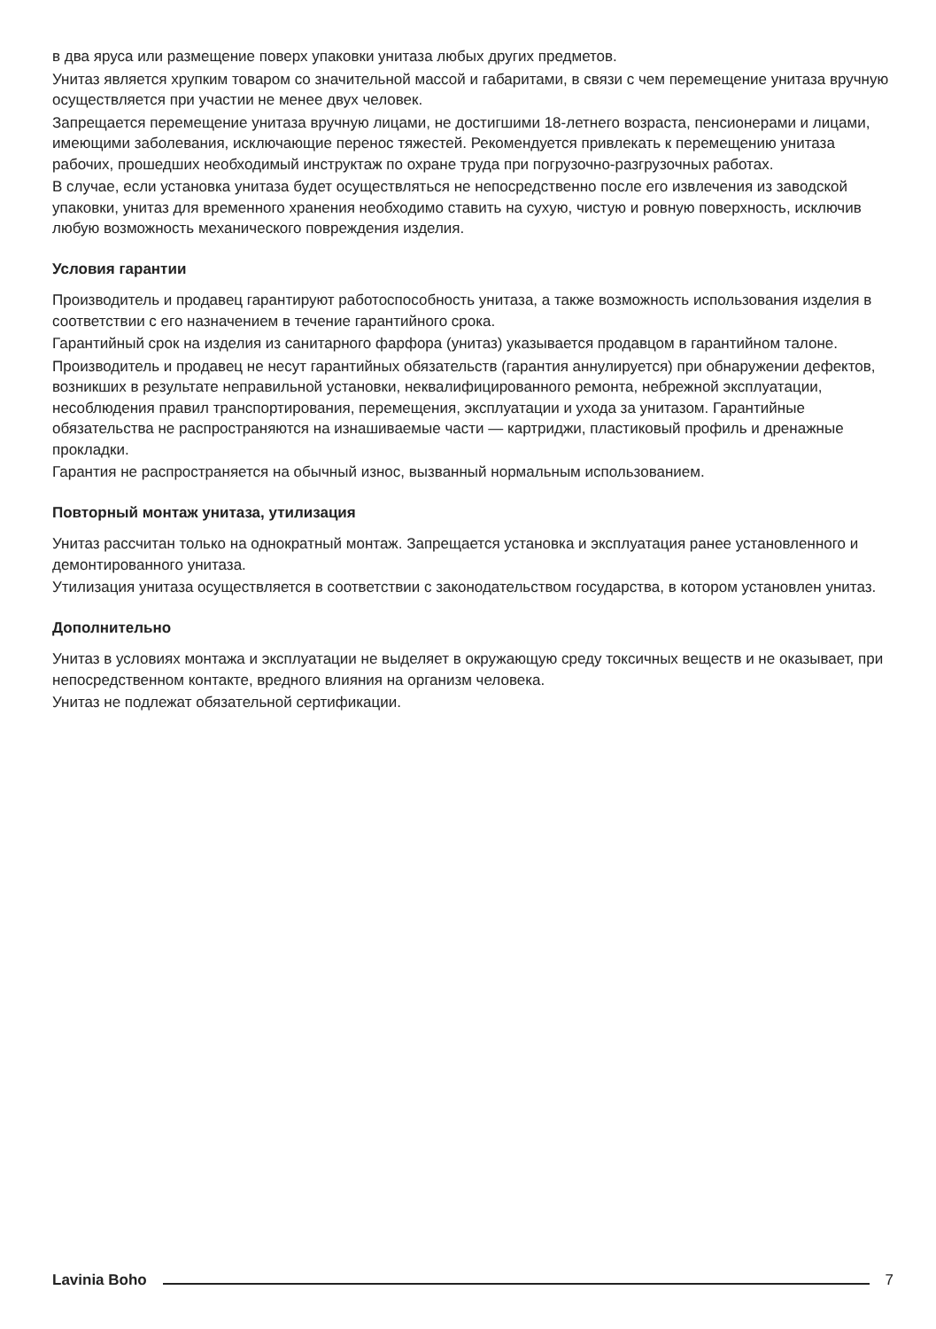в два яруса или размещение поверх упаковки унитаза любых других предметов.
Унитаз является хрупким товаром со значительной массой и габаритами, в связи с чем перемещение унитаза вручную осуществляется при участии не менее двух человек.
Запрещается перемещение унитаза вручную лицами, не достигшими 18-летнего возраста, пенсионерами и лицами, имеющими заболевания, исключающие перенос тяжестей. Рекомендуется привлекать к перемещению унитаза рабочих, прошедших необходимый инструктаж по охране труда при погрузочно-разгрузочных работах.
В случае, если установка унитаза будет осуществляться не непосредственно после его извлечения из заводской упаковки, унитаз для временного хранения необходимо ставить на сухую, чистую и ровную поверхность, исключив любую возможность механического повреждения изделия.
Условия гарантии
Производитель и продавец гарантируют работоспособность унитаза, а также возможность использования изделия в соответствии с его назначением в течение гарантийного срока.
Гарантийный срок на изделия из санитарного фарфора (унитаз) указывается продавцом в гарантийном талоне.
Производитель и продавец не несут гарантийных обязательств (гарантия аннулируется) при обнаружении дефектов, возникших в результате неправильной установки, неквалифицированного ремонта, небрежной эксплуатации, несоблюдения правил транспортирования, перемещения, эксплуатации и ухода за унитазом. Гарантийные обязательства не распространяются на изнашиваемые части — картриджи, пластиковый профиль и дренажные прокладки.
Гарантия не распространяется на обычный износ, вызванный нормальным использованием.
Повторный монтаж унитаза, утилизация
Унитаз рассчитан только на однократный монтаж. Запрещается установка и эксплуатация ранее установленного и демонтированного унитаза.
Утилизация унитаза осуществляется в соответствии с законодательством государства, в котором установлен унитаз.
Дополнительно
Унитаз в условиях монтажа и эксплуатации не выделяет в окружающую среду токсичных веществ и не оказывает, при непосредственном контакте, вредного влияния на организм человека.
Унитаз не подлежат обязательной сертификации.
Lavinia Boho 7